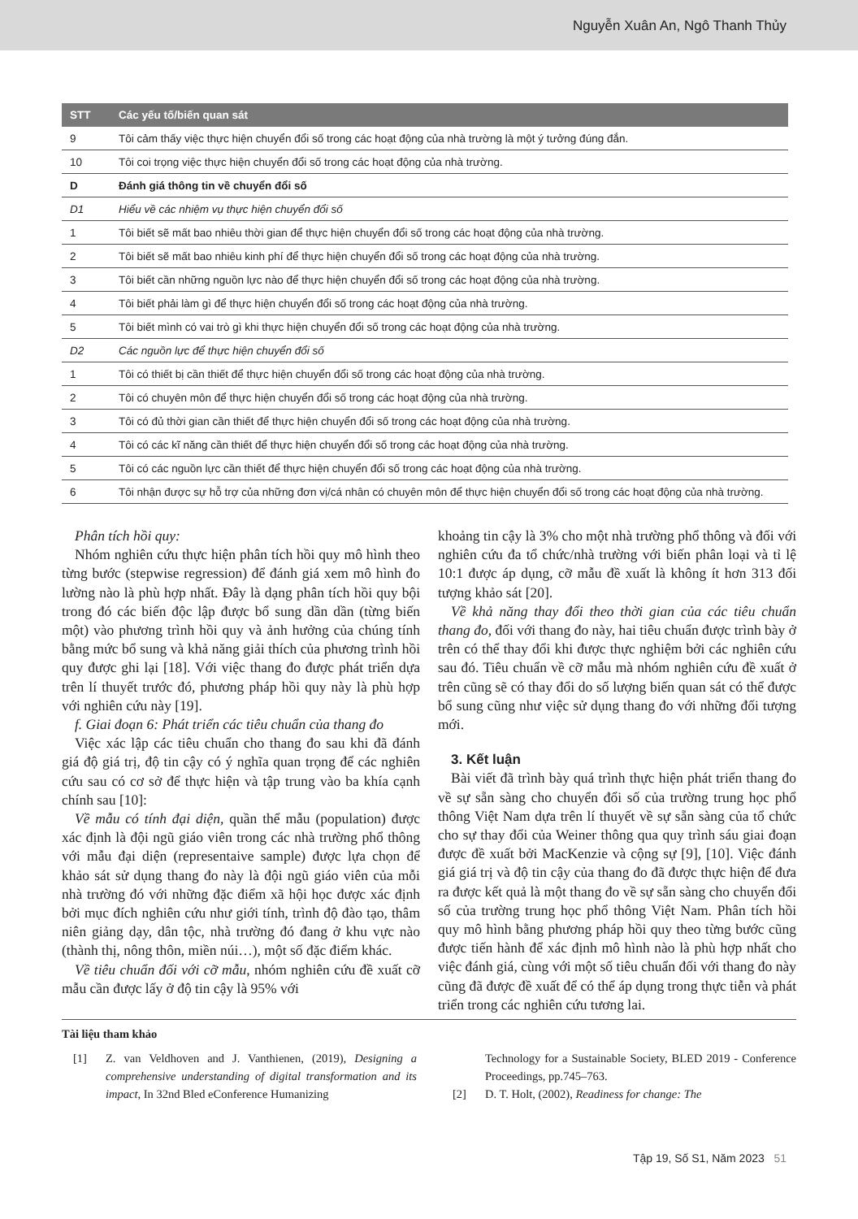Nguyễn Xuân An, Ngô Thanh Thủy
| STT | Các yếu tố/biến quan sát |
| --- | --- |
| 9 | Tôi cảm thấy việc thực hiện chuyển đổi số trong các hoạt động của nhà trường là một ý tưởng đúng đắn. |
| 10 | Tôi coi trọng việc thực hiện chuyển đổi số trong các hoạt động của nhà trường. |
| D | Đánh giá thông tin về chuyển đổi số |
| D1 | Hiểu về các nhiệm vụ thực hiện chuyển đổi số |
| 1 | Tôi biết sẽ mất bao nhiêu thời gian để thực hiện chuyển đổi số trong các hoạt động của nhà trường. |
| 2 | Tôi biết sẽ mất bao nhiêu kinh phí để thực hiện chuyển đổi số trong các hoạt động của nhà trường. |
| 3 | Tôi biết cần những nguồn lực nào để thực hiện chuyển đổi số trong các hoạt động của nhà trường. |
| 4 | Tôi biết phải làm gì để thực hiện chuyển đổi số trong các hoạt động của nhà trường. |
| 5 | Tôi biết mình có vai trò gì khi thực hiện chuyển đổi số trong các hoạt động của nhà trường. |
| D2 | Các nguồn lực để thực hiện chuyển đổi số |
| 1 | Tôi có thiết bị cần thiết để thực hiện chuyển đổi số trong các hoạt động của nhà trường. |
| 2 | Tôi có chuyên môn để thực hiện chuyển đổi số trong các hoạt động của nhà trường. |
| 3 | Tôi có đủ thời gian cần thiết để thực hiện chuyển đổi số trong các hoạt động của nhà trường. |
| 4 | Tôi có các kĩ năng cần thiết để thực hiện chuyển đổi số trong các hoạt động của nhà trường. |
| 5 | Tôi có các nguồn lực cần thiết để thực hiện chuyển đổi số trong các hoạt động của nhà trường. |
| 6 | Tôi nhận được sự hỗ trợ của những đơn vị/cá nhân có chuyên môn để thực hiện chuyển đổi số trong các hoạt động của nhà trường. |
Phân tích hồi quy:
Nhóm nghiên cứu thực hiện phân tích hồi quy mô hình theo từng bước (stepwise regression) để đánh giá xem mô hình đo lường nào là phù hợp nhất. Đây là dạng phân tích hồi quy bội trong đó các biến độc lập được bổ sung dần dần (từng biến một) vào phương trình hồi quy và ảnh hưởng của chúng tính bằng mức bổ sung và khả năng giải thích của phương trình hồi quy được ghi lại [18]. Với việc thang đo được phát triển dựa trên lí thuyết trước đó, phương pháp hồi quy này là phù hợp với nghiên cứu này [19].
f. Giai đoạn 6: Phát triển các tiêu chuẩn của thang đo
Việc xác lập các tiêu chuẩn cho thang đo sau khi đã đánh giá độ giá trị, độ tin cậy có ý nghĩa quan trọng để các nghiên cứu sau có cơ sở để thực hiện và tập trung vào ba khía cạnh chính sau [10]:
Về mẫu có tính đại diện, quần thể mẫu (population) được xác định là đội ngũ giáo viên trong các nhà trường phổ thông với mẫu đại diện (representaive sample) được lựa chọn để khảo sát sử dụng thang đo này là đội ngũ giáo viên của mỗi nhà trường đó với những đặc điểm xã hội học được xác định bởi mục đích nghiên cứu như giới tính, trình độ đào tạo, thâm niên giảng dạy, dân tộc, nhà trường đó đang ở khu vực nào (thành thị, nông thôn, miền núi…), một số đặc điểm khác.
Về tiêu chuẩn đối với cỡ mẫu, nhóm nghiên cứu đề xuất cỡ mẫu cần được lấy ở độ tin cậy là 95% với
khoảng tin cậy là 3% cho một nhà trường phổ thông và đối với nghiên cứu đa tổ chức/nhà trường với biến phân loại và tỉ lệ 10:1 được áp dụng, cỡ mẫu đề xuất là không ít hơn 313 đối tượng khảo sát [20].
Về khả năng thay đổi theo thời gian của các tiêu chuẩn thang đo, đối với thang đo này, hai tiêu chuẩn được trình bày ở trên có thể thay đổi khi được thực nghiệm bởi các nghiên cứu sau đó. Tiêu chuẩn về cỡ mẫu mà nhóm nghiên cứu đề xuất ở trên cũng sẽ có thay đổi do số lượng biến quan sát có thể được bổ sung cũng như việc sử dụng thang đo với những đối tượng mới.
3. Kết luận
Bài viết đã trình bày quá trình thực hiện phát triển thang đo về sự sẵn sàng cho chuyển đổi số của trường trung học phổ thông Việt Nam dựa trên lí thuyết về sự sẵn sàng của tổ chức cho sự thay đổi của Weiner thông qua quy trình sáu giai đoạn được đề xuất bởi MacKenzie và cộng sự [9], [10]. Việc đánh giá giá trị và độ tin cậy của thang đo đã được thực hiện để đưa ra được kết quả là một thang đo về sự sẵn sàng cho chuyển đổi số của trường trung học phổ thông Việt Nam. Phân tích hồi quy mô hình bằng phương pháp hồi quy theo từng bước cũng được tiến hành để xác định mô hình nào là phù hợp nhất cho việc đánh giá, cùng với một số tiêu chuẩn đối với thang đo này cũng đã được đề xuất để có thể áp dụng trong thực tiễn và phát triển trong các nghiên cứu tương lai.
Tài liệu tham khảo
[1] Z. van Veldhoven and J. Vanthienen, (2019), Designing a comprehensive understanding of digital transformation and its impact, In 32nd Bled eConference Humanizing
Technology for a Sustainable Society, BLED 2019 - Conference Proceedings, pp.745–763.
[2] D. T. Holt, (2002), Readiness for change: The
Tập 19, Số S1, Năm 2023 51